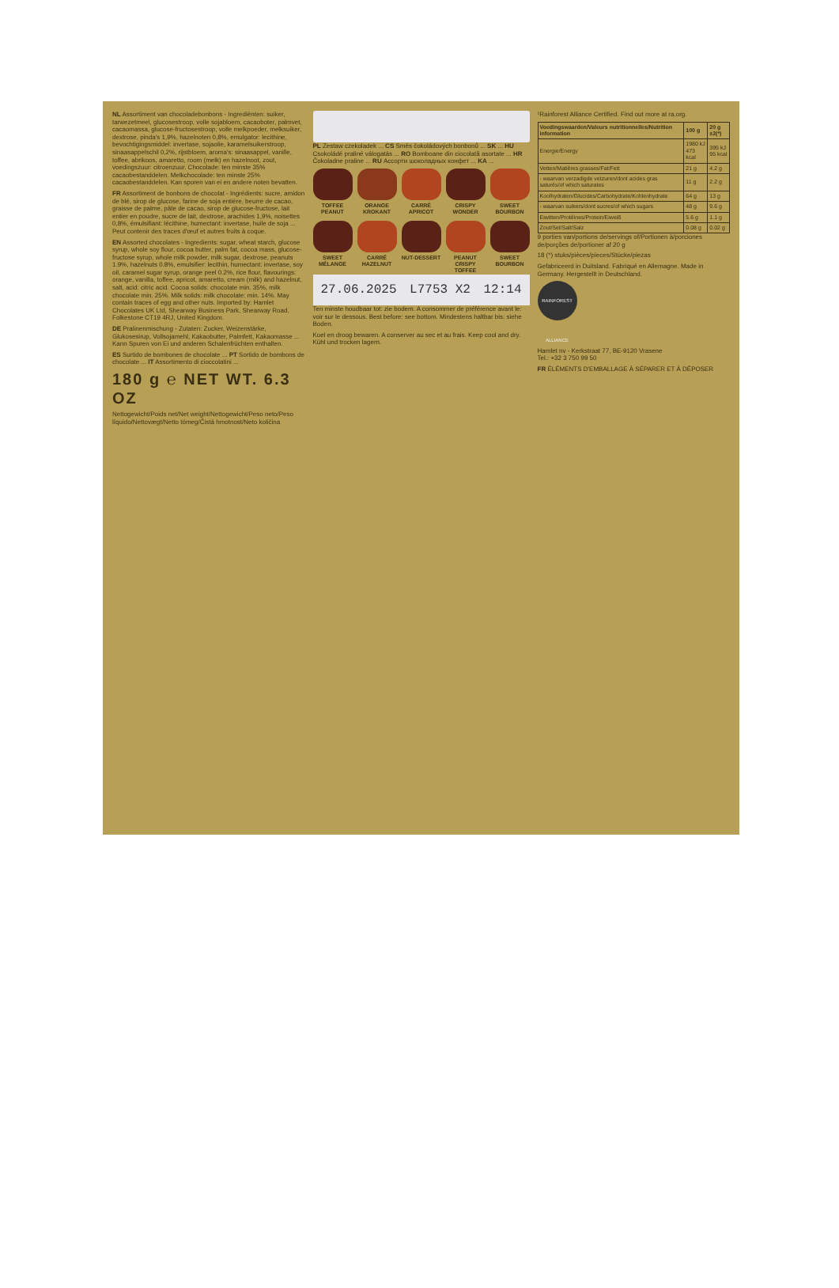NL Assortiment van chocoladebonbons - Ingrediënten: suiker, tarwezetmeel, glucosestroop, volle sojabloem, cacaoboter, palmvet, cacaomassa, glucose-fructosestroop, volle melkpoeder, melksuiker, dextrose, pinda's 1,9%, hazelnoten 0,8%, emulgator: lecithine, bevochtigingsmiddel: invertase, sojaolie, karamelsuikerstroop, sinaasappelschil 0,2%, rijstbloem, aroma's: sinaasappel, vanille, toffee, abrikoos, amaretto, room (melk) en hazelnoot, zout, voedingszuur: citroenzuur. Chocolade: ten minste 35% cacaobestanddelen. Melkchocolade: ten minste 25% cacaobestanddelen. Kan sporen van ei en andere noten bevatten.
FR Assortiment de bonbons de chocolat - Ingrédients: sucre, amidon de blé, sirop de glucose, farine de soja entière, beurre de cacao, graisse de palme, pâte de cacao, sirop de glucose-fructose, lait entier en poudre, sucre de lait, dextrose, arachides 1,9%, noisettes 0,8%, émulsifiant: lécithine, humectant: invertase, huile de soja ... Peut contenir des traces d'œuf et autres fruits à coque.
EN Assorted chocolates - Ingredients: sugar, wheat starch, glucose syrup, whole soy flour, cocoa butter, palm fat, cocoa mass, glucose-fructose syrup, whole milk powder, milk sugar, dextrose, peanuts 1.9%, hazelnuts 0.8%, emulsifier: lecithin, humectant: invertase, soy oil, caramel sugar syrup, orange peel 0.2%, rice flour, flavourings: orange, vanilla, toffee, apricot, amaretto, cream (milk) and hazelnut, salt, acid: citric acid. Cocoa solids: chocolate min. 35%, milk chocolate min. 25%. Milk solids: milk chocolate: min. 14%. May contain traces of egg and other nuts. Imported by: Hamlet Chocolates UK Ltd, Shearway Business Park, Shearway Road, Folkestone CT19 4RJ, United Kingdom.
DE Pralinenmischung - Zutaten: Zucker, Weizenstärke, Glukosesirup, Vollsojamehl, Kakaobutter, Palmfett, Kakaomasse ... Kann Spuren von Ei und anderen Schalenfrüchten enthalten.
ES Surtido de bombones de chocolate ... PT Sortido de bombons de chocolate ... IT Assortimento di cioccolatini ...
180 g ℮ NET WT. 6.3 OZ
Nettogewicht/Poids net/Net weight/Nettogewicht/Peso neto/Peso líquido/Nettovægt/Netto tömeg/Čistá hmotnost/Neto količina
PL Zestaw czekoladek ... CS Směs čokoládových bonbonů ... SK ... HU Csokoládé praliné válogatás ... RO Bomboane din ciocolată asortate ... HR Čokoladne praline ... RU Ассорти шоколадных конфет ... KA ...
TOFFEE PEANUT
ORANGE KROKANT
CARRÉ APRICOT
CRISPY WONDER
SWEET BOURBON
SWEET MÉLANGE
CARRÉ HAZELNUT
NUT-DESSERT
PEANUT CRISPY TOFFEE
SWEET BOURBON
27.06.2025 L7753 X2 12:14
Ten minste houdbaar tot: zie bodem. A consommer de préférence avant le: voir sur le dessous. Best before: see bottom. Mindestens haltbar bis: siehe Boden.
Koel en droog bewaren. A conserver au sec et au frais. Keep cool and dry. Kühl und trocken lagern.
¹Rainforest Alliance Certified. Find out more at ra.org.
| Voedingswaarden/Valeurs nutritionnelles/Nutrition information | 100 g | 20 g ±2(*) |
| --- | --- | --- |
| Energie/Energy | 1980 kJ 473 kcal | 395 kJ 95 kcal |
| Vetten/Matières grasses/Fat/Fett | 21 g | 4.2 g |
| - waarvan verzadigde vetzuren/dont acides gras saturés/of which saturates | 11 g | 2.2 g |
| Koolhydraten/Glucides/Carbohydrate/Kohlenhydrate | 64 g | 13 g |
| - waarvan suikers/dont sucres/of which sugars | 48 g | 9.6 g |
| Eiwitten/Protéines/Protein/Eiweiß | 5.6 g | 1.1 g |
| Zout/Sel/Salt/Salz | 0.08 g | 0.02 g |
9 porties van/portions de/servings of/Portionen à/porciones de/porções de/portioner af 20 g
18 (*) stuks/pièces/pieces/Stücke/piezas
Gefabriceerd in Duitsland. Fabriqué en Allemagne. Made in Germany. Hergestellt in Deutschland.
RAINFOREST ALLIANCE
Hamlet nv - Kerkstraat 77, BE-9120 Vrasene
Tel.: +32 3 750 99 50
FR ÉLÉMENTS D'EMBALLAGE À SÉPARER ET À DÉPOSER